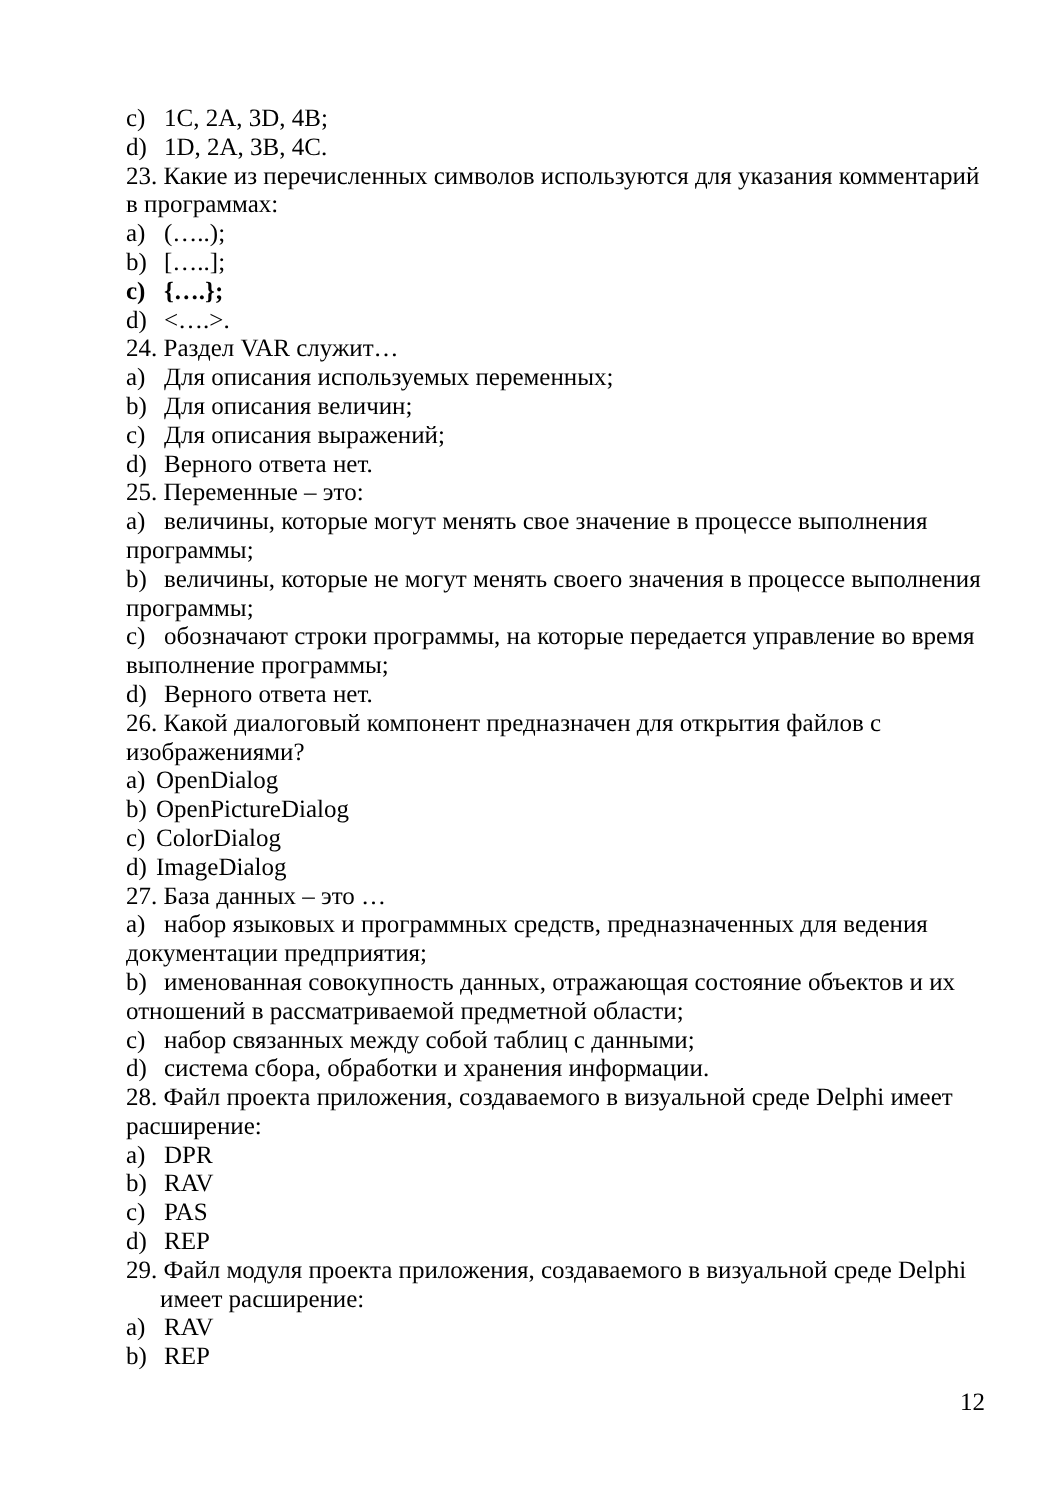c) 1C, 2A, 3D, 4B;
d) 1D, 2A, 3B, 4C.
23. Какие из перечисленных символов используются для указания комментарий в программах:
a) (…..);
b) […..];
c) {….};
d) <….>.
24. Раздел VAR служит…
a) Для описания используемых переменных;
b) Для описания величин;
c) Для описания выражений;
d) Верного ответа нет.
25. Переменные – это:
a) величины, которые могут менять свое значение в процессе выполнения программы;
b) величины, которые не могут менять своего значения в процессе выполнения программы;
c) обозначают строки программы, на которые передается управление во время выполнение программы;
d) Верного ответа нет.
26. Какой диалоговый компонент предназначен для открытия файлов с изображениями?
a) OpenDialog
b) OpenPictureDialog
c) ColorDialog
d) ImageDialog
27. База данных – это …
a) набор языковых и программных средств, предназначенных для ведения документации предприятия;
b) именованная совокупность данных, отражающая состояние объектов и их отношений в рассматриваемой предметной области;
c) набор связанных между собой таблиц с данными;
d) система сбора, обработки и хранения информации.
28. Файл проекта приложения, создаваемого в визуальной среде Delphi имеет расширение:
a) DPR
b) RAV
c) PAS
d) REP
29. Файл модуля проекта приложения, создаваемого в визуальной среде Delphi
имеет расширение:
a) RAV
b) REP
12